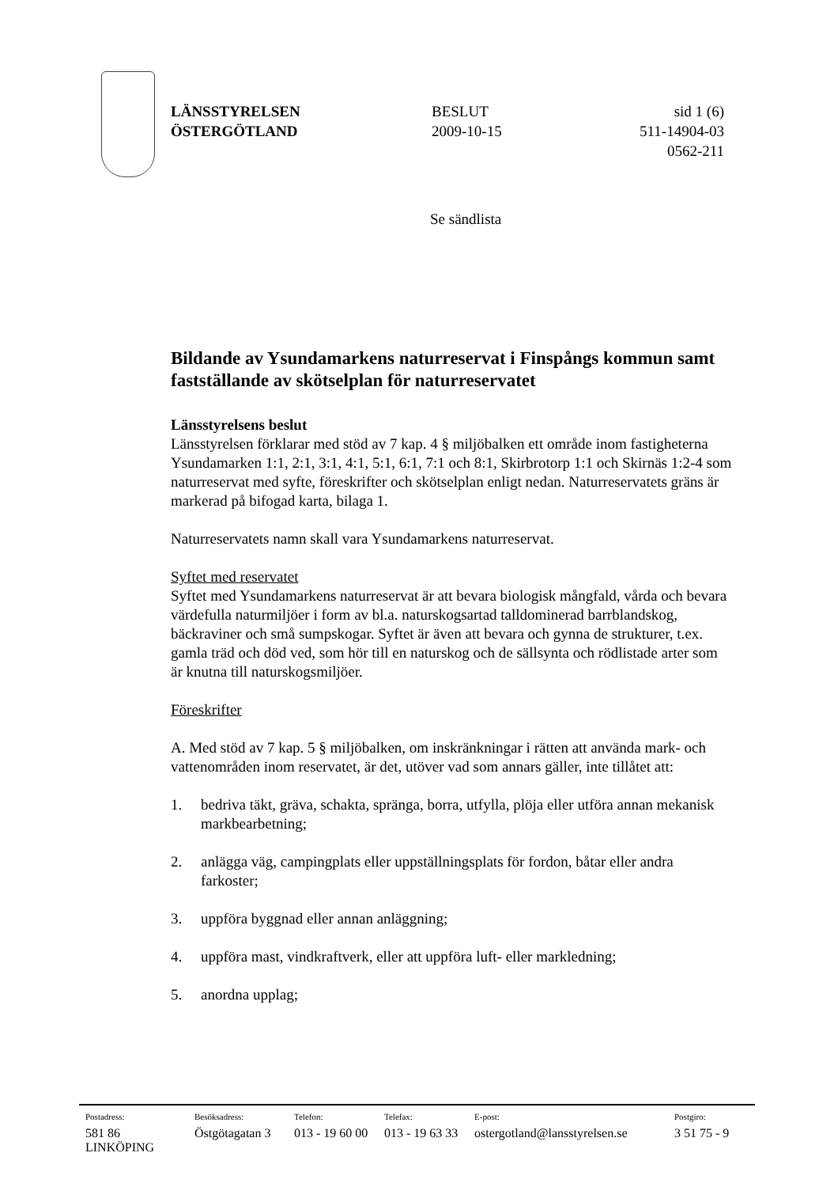LÄNSSTYRELSEN
ÖSTERGÖTLAND
BESLUT
2009-10-15
sid 1 (6)
511-14904-03
0562-211
Se sändlista
Bildande av Ysundamarkens naturreservat i Finspångs kommun samt fastställande av skötselplan för naturreservatet
Länsstyrelsens beslut
Länsstyrelsen förklarar med stöd av 7 kap. 4 § miljöbalken ett område inom fastigheterna Ysundamarken 1:1, 2:1, 3:1, 4:1, 5:1, 6:1, 7:1 och 8:1, Skirbrotorp 1:1 och Skirnäs 1:2-4 som naturreservat med syfte, föreskrifter och skötselplan enligt nedan. Naturreservatets gräns är markerad på bifogad karta, bilaga 1.
Naturreservatets namn skall vara Ysundamarkens naturreservat.
Syftet med reservatet
Syftet med Ysundamarkens naturreservat är att bevara biologisk mångfald, vårda och bevara värdefulla naturmiljöer i form av bl.a. naturskogsartad talldominerad barrblandskog, bäckraviner och små sumpskogar. Syftet är även att bevara och gynna de strukturer, t.ex. gamla träd och död ved, som hör till en naturskog och de sällsynta och rödlistade arter som är knutna till naturskogsmiljöer.
Föreskrifter
A. Med stöd av 7 kap. 5 § miljöbalken, om inskränkningar i rätten att använda mark- och vattenområden inom reservatet, är det, utöver vad som annars gäller, inte tillåtet att:
1. bedriva täkt, gräva, schakta, spränga, borra, utfylla, plöja eller utföra annan mekanisk markbearbetning;
2. anlägga väg, campingplats eller uppställningsplats för fordon, båtar eller andra farkoster;
3. uppföra byggnad eller annan anläggning;
4. uppföra mast, vindkraftverk, eller att uppföra luft- eller markledning;
5. anordna upplag;
| Postadress: | Besöksadress: | Telefon: | Telefax: | E-post: | Postgiro: |
| --- | --- | --- | --- | --- | --- |
| 581 86 LINKÖPING | Östgötagatan 3 | 013 - 19 60 00 | 013 - 19 63 33 | ostergotland@lansstyrelsen.se | 3 51 75 - 9 |